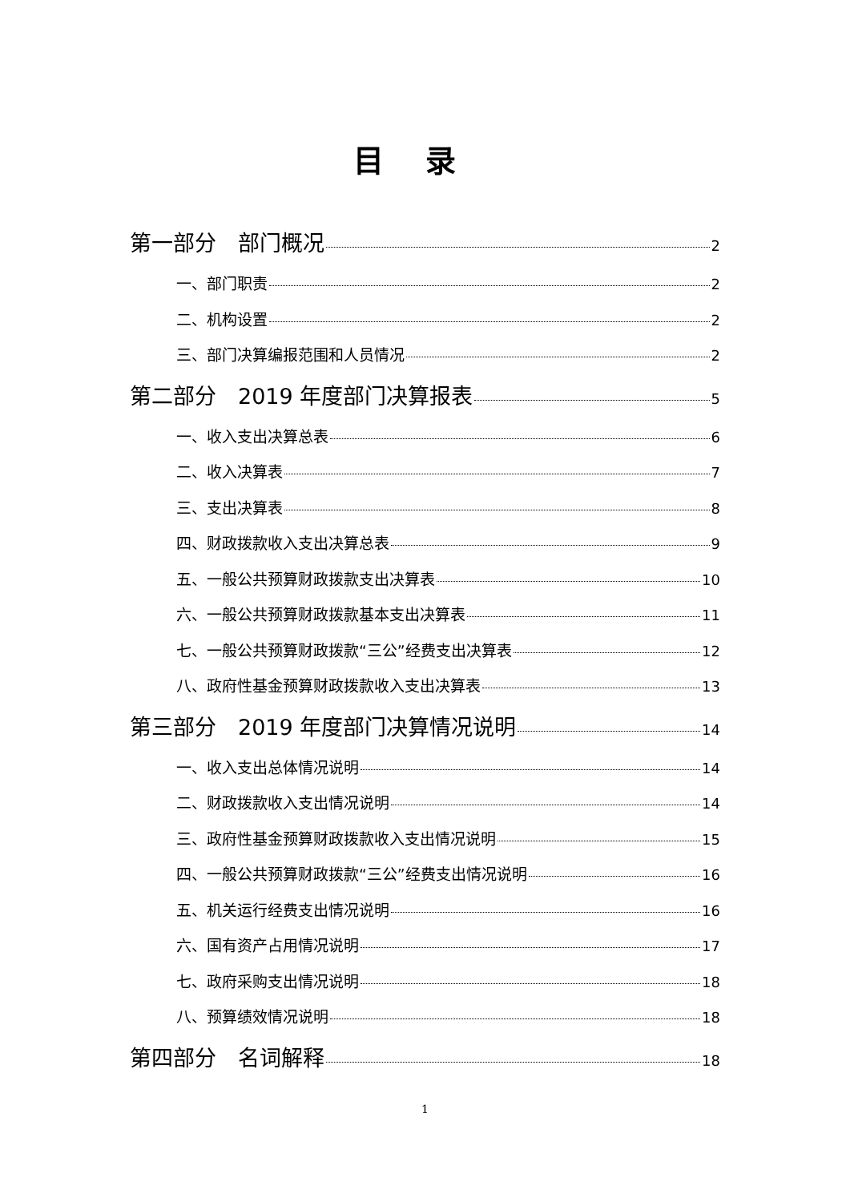目录
第一部分　部门概况 2
一、部门职责 2
二、机构设置 2
三、部门决算编报范围和人员情况 2
第二部分　2019 年度部门决算报表 5
一、收入支出决算总表 6
二、收入决算表 7
三、支出决算表 8
四、财政拨款收入支出决算总表 9
五、一般公共预算财政拨款支出决算表 10
六、一般公共预算财政拨款基本支出决算表 11
七、一般公共预算财政拨款“三公”经费支出决算表 12
八、政府性基金预算财政拨款收入支出决算表 13
第三部分　2019 年度部门决算情况说明 14
一、收入支出总体情况说明 14
二、财政拨款收入支出情况说明 14
三、政府性基金预算财政拨款收入支出情况说明 15
四、一般公共预算财政拨款“三公”经费支出情况说明 16
五、机关运行经费支出情况说明 16
六、国有资产占用情况说明 17
七、政府采购支出情况说明 18
八、预算绩效情况说明 18
第四部分　名词解释 18
1